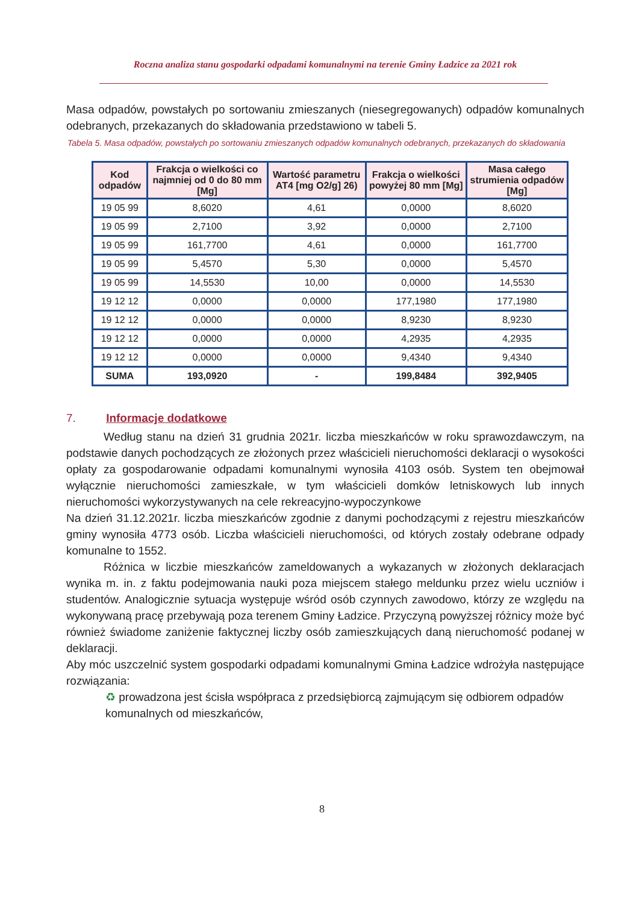Roczna analiza stanu gospodarki odpadami komunalnymi na terenie Gminy Ładzice za 2021 rok
Masa odpadów, powstałych po sortowaniu zmieszanych (niesegregowanych) odpadów komunalnych odebranych, przekazanych do składowania przedstawiono w tabeli 5.
Tabela 5. Masa odpadów, powstałych po sortowaniu zmieszanych odpadów komunalnych odebranych, przekazanych do składowania
| Kod odpadów | Frakcja o wielkości co najmniej od 0 do 80 mm [Mg] | Wartość parametru AT4 [mg O2/g] 26) | Frakcja o wielkości powyżej 80 mm [Mg] | Masa całego strumienia odpadów [Mg] |
| --- | --- | --- | --- | --- |
| 19 05 99 | 8,6020 | 4,61 | 0,0000 | 8,6020 |
| 19 05 99 | 2,7100 | 3,92 | 0,0000 | 2,7100 |
| 19 05 99 | 161,7700 | 4,61 | 0,0000 | 161,7700 |
| 19 05 99 | 5,4570 | 5,30 | 0,0000 | 5,4570 |
| 19 05 99 | 14,5530 | 10,00 | 0,0000 | 14,5530 |
| 19 12 12 | 0,0000 | 0,0000 | 177,1980 | 177,1980 |
| 19 12 12 | 0,0000 | 0,0000 | 8,9230 | 8,9230 |
| 19 12 12 | 0,0000 | 0,0000 | 4,2935 | 4,2935 |
| 19 12 12 | 0,0000 | 0,0000 | 9,4340 | 9,4340 |
| SUMA | 193,0920 | - | 199,8484 | 392,9405 |
7. Informacje dodatkowe
Według stanu na dzień 31 grudnia 2021r. liczba mieszkańców w roku sprawozdawczym, na podstawie danych pochodzących ze złożonych przez właścicieli nieruchomości deklaracji o wysokości opłaty za gospodarowanie odpadami komunalnymi wynosiła 4103 osób. System ten obejmował wyłącznie nieruchomości zamieszkałe, w tym właścicieli domków letniskowych lub innych nieruchomości wykorzystywanych na cele rekreacyjno-wypoczynkowe
Na dzień 31.12.2021r. liczba mieszkańców zgodnie z danymi pochodzącymi z rejestru mieszkańców gminy wynosiła 4773 osób. Liczba właścicieli nieruchomości, od których zostały odebrane odpady komunalne to 1552.
Różnica w liczbie mieszkańców zameldowanych a wykazanych w złożonych deklaracjach wynika m. in. z faktu podejmowania nauki poza miejscem stałego meldunku przez wielu uczniów i studentów. Analogicznie sytuacja występuje wśród osób czynnych zawodowo, którzy ze względu na wykonywaną pracę przebywają poza terenem Gminy Ładzice. Przyczyną powyższej różnicy może być również świadome zaniżenie faktycznej liczby osób zamieszkujących daną nieruchomość podanej w deklaracji.
Aby móc uszczelnić system gospodarki odpadami komunalnymi Gmina Ładzice wdrożyła następujące rozwiązania:
♻ prowadzona jest ścisła współpraca z przedsiębiorcą zajmującym się odbiorem odpadów komunalnych od mieszkańców,
8